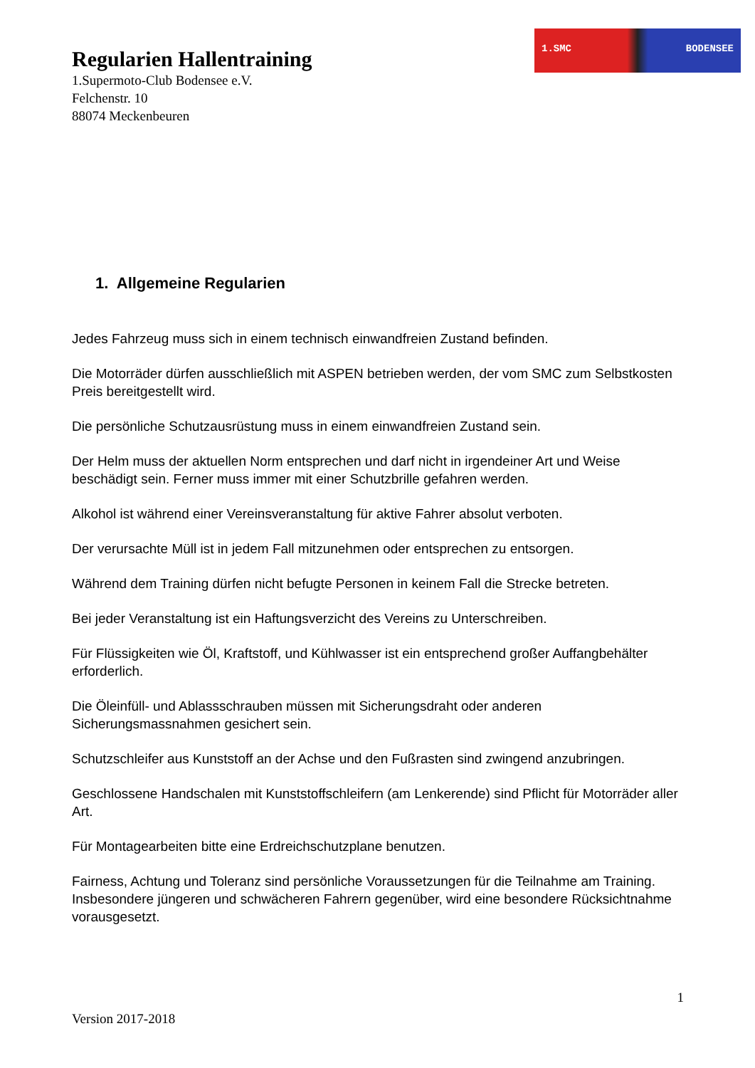1.SMC BODENSEE
Regularien Hallentraining
1.Supermoto-Club Bodensee e.V.
Felchenstr. 10
88074 Meckenbeuren
1. Allgemeine Regularien
Jedes Fahrzeug muss sich in einem technisch einwandfreien Zustand befinden.
Die Motorräder dürfen ausschließlich mit ASPEN betrieben werden, der vom SMC zum Selbstkosten Preis bereitgestellt wird.
Die persönliche Schutzausrüstung muss in einem einwandfreien Zustand sein.
Der Helm muss der aktuellen Norm entsprechen und darf nicht in irgendeiner Art und Weise beschädigt sein. Ferner muss immer mit einer Schutzbrille gefahren werden.
Alkohol ist während einer Vereinsveranstaltung für aktive Fahrer absolut verboten.
Der verursachte Müll ist in jedem Fall mitzunehmen oder entsprechen zu entsorgen.
Während dem Training dürfen nicht befugte Personen in keinem Fall die Strecke betreten.
Bei jeder Veranstaltung ist ein Haftungsverzicht des Vereins zu Unterschreiben.
Für Flüssigkeiten wie Öl, Kraftstoff, und Kühlwasser ist ein entsprechend großer Auffangbehälter erforderlich.
Die Öleinfüll- und Ablassschrauben müssen mit Sicherungsdraht oder anderen Sicherungsmassnahmen gesichert sein.
Schutzschleifer aus Kunststoff an der Achse und den Fußrasten sind zwingend anzubringen.
Geschlossene Handschalen mit Kunststoffschleifern (am Lenkerende) sind Pflicht für Motorräder aller Art.
Für Montagearbeiten bitte eine Erdreichschutzplane benutzen.
Fairness, Achtung und Toleranz sind persönliche Voraussetzungen für die Teilnahme am Training. Insbesondere jüngeren und schwächeren Fahrern gegenüber, wird eine besondere Rücksichtnahme vorausgesetzt.
1
Version 2017-2018